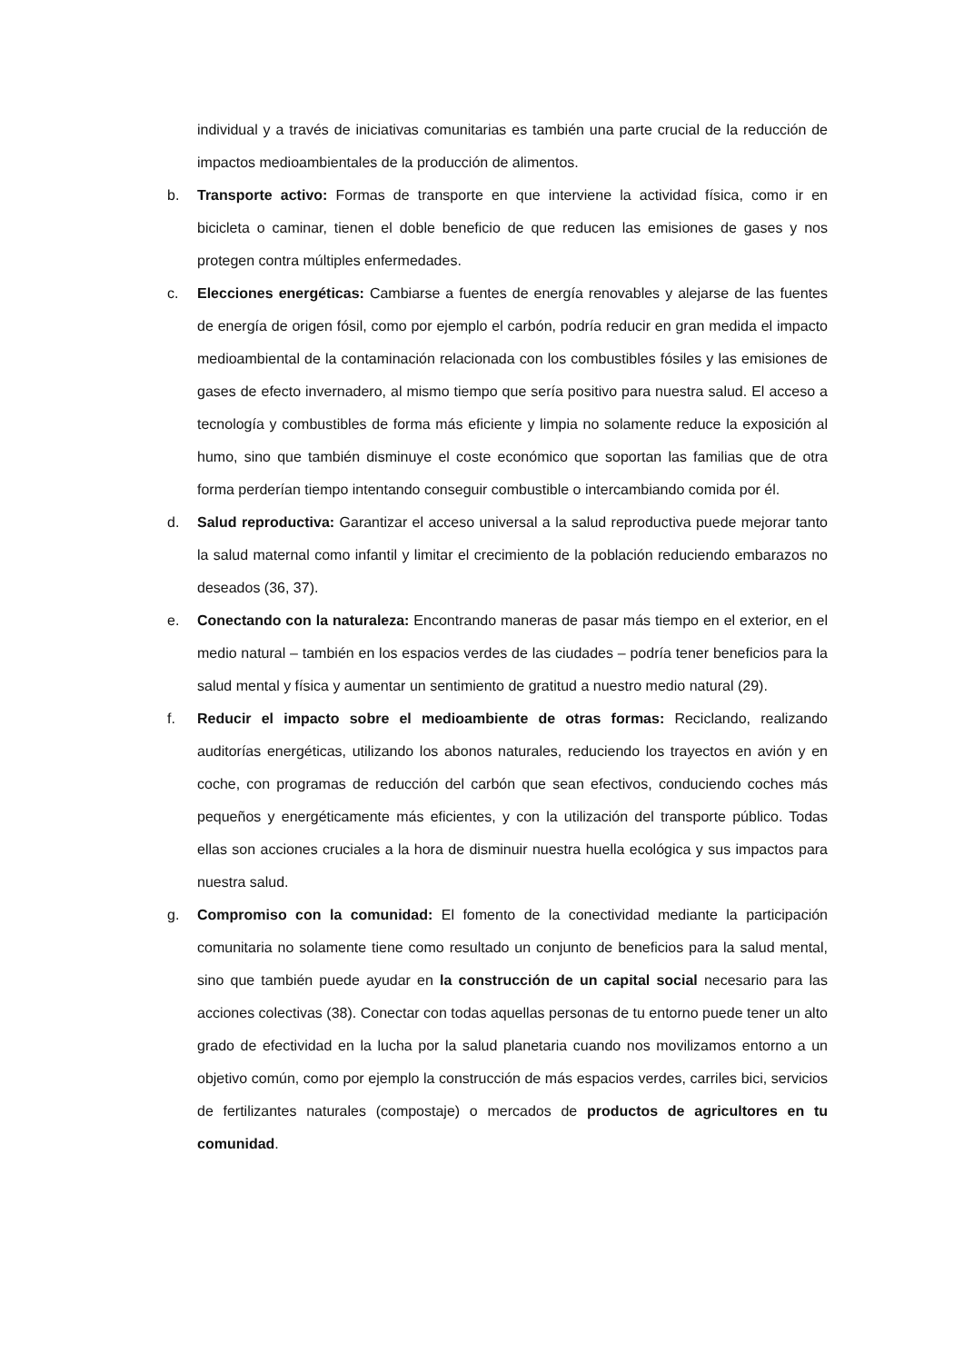individual y a través de iniciativas comunitarias es también una parte crucial de la reducción de impactos medioambientales de la producción de alimentos.
b. Transporte activo: Formas de transporte en que interviene la actividad física, como ir en bicicleta o caminar, tienen el doble beneficio de que reducen las emisiones de gases y nos protegen contra múltiples enfermedades.
c. Elecciones energéticas: Cambiarse a fuentes de energía renovables y alejarse de las fuentes de energía de origen fósil, como por ejemplo el carbón, podría reducir en gran medida el impacto medioambiental de la contaminación relacionada con los combustibles fósiles y las emisiones de gases de efecto invernadero, al mismo tiempo que sería positivo para nuestra salud. El acceso a tecnología y combustibles de forma más eficiente y limpia no solamente reduce la exposición al humo, sino que también disminuye el coste económico que soportan las familias que de otra forma perderían tiempo intentando conseguir combustible o intercambiando comida por él.
d. Salud reproductiva: Garantizar el acceso universal a la salud reproductiva puede mejorar tanto la salud maternal como infantil y limitar el crecimiento de la población reduciendo embarazos no deseados (36, 37).
e. Conectando con la naturaleza: Encontrando maneras de pasar más tiempo en el exterior, en el medio natural – también en los espacios verdes de las ciudades – podría tener beneficios para la salud mental y física y aumentar un sentimiento de gratitud a nuestro medio natural (29).
f. Reducir el impacto sobre el medioambiente de otras formas: Reciclando, realizando auditorías energéticas, utilizando los abonos naturales, reduciendo los trayectos en avión y en coche, con programas de reducción del carbón que sean efectivos, conduciendo coches más pequeños y energéticamente más eficientes, y con la utilización del transporte público. Todas ellas son acciones cruciales a la hora de disminuir nuestra huella ecológica y sus impactos para nuestra salud.
g. Compromiso con la comunidad: El fomento de la conectividad mediante la participación comunitaria no solamente tiene como resultado un conjunto de beneficios para la salud mental, sino que también puede ayudar en la construcción de un capital social necesario para las acciones colectivas (38). Conectar con todas aquellas personas de tu entorno puede tener un alto grado de efectividad en la lucha por la salud planetaria cuando nos movilizamos entorno a un objetivo común, como por ejemplo la construcción de más espacios verdes, carriles bici, servicios de fertilizantes naturales (compostaje) o mercados de productos de agricultores en tu comunidad.